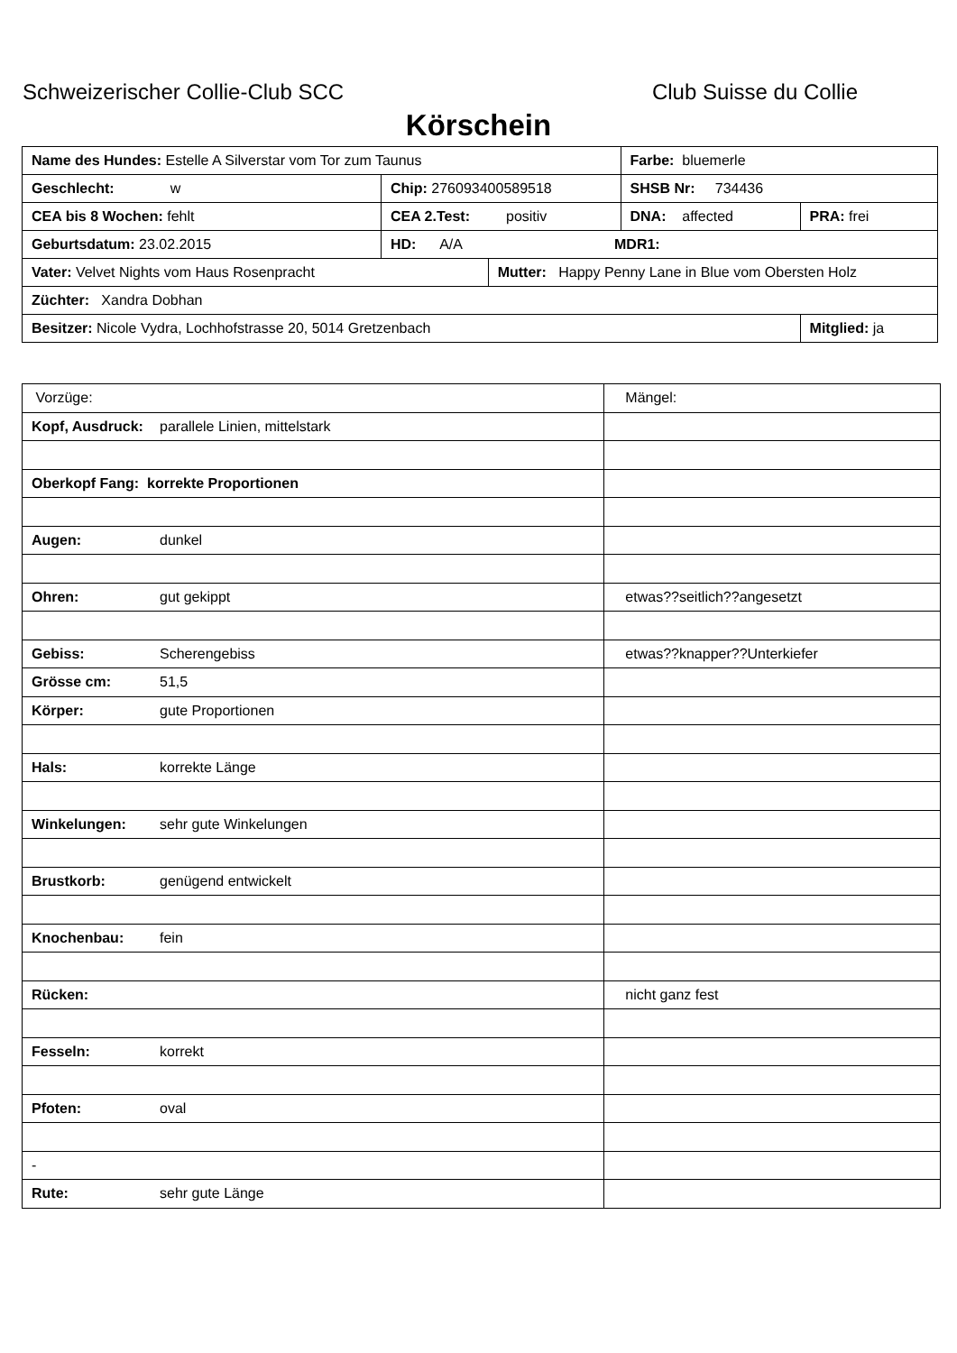Schweizerischer Collie-Club SCC Club Suisse du Collie
Körschein
| Name des Hundes: Estelle A Silverstar vom Tor zum Taunus | | | Farbe: bluemerle | |
| Geschlecht: w | Chip: 276093400589518 | | SHSB Nr: 734436 | |
| CEA bis 8 Wochen: fehlt | CEA 2.Test: positiv | | DNA: affected | PRA: frei |
| Geburtsdatum: 23.02.2015 | HD: A/A MDR1: | | | |
| Vater: Velvet Nights vom Haus Rosenpracht | | Mutter: Happy Penny Lane in Blue vom Obersten Holz | | |
| Züchter: Xandra Dobhan | | | | |
| Besitzer: Nicole Vydra, Lochhofstrasse 20, 5014 Gretzenbach | | | | Mitglied: ja |
| Vorzüge: | Mängel: |
| Kopf, Ausdruck: parallele Linien, mittelstark | |
| Oberkopf Fang: korrekte Proportionen | |
| Augen: dunkel | |
| Ohren: gut gekippt | etwas??seitlich??angesetzt |
| Gebiss: Scherengebiss | etwas??knapper??Unterkiefer |
| Grösse cm: 51,5 | |
| Körper: gute Proportionen | |
| Hals: korrekte Länge | |
| Winkelungen: sehr gute Winkelungen | |
| Brustkorb: genügend entwickelt | |
| Knochenbau: fein | |
| Rücken: | nicht ganz fest |
| Fesseln: korrekt | |
| Pfoten: oval | |
| - | |
| Rute: sehr gute Länge | |